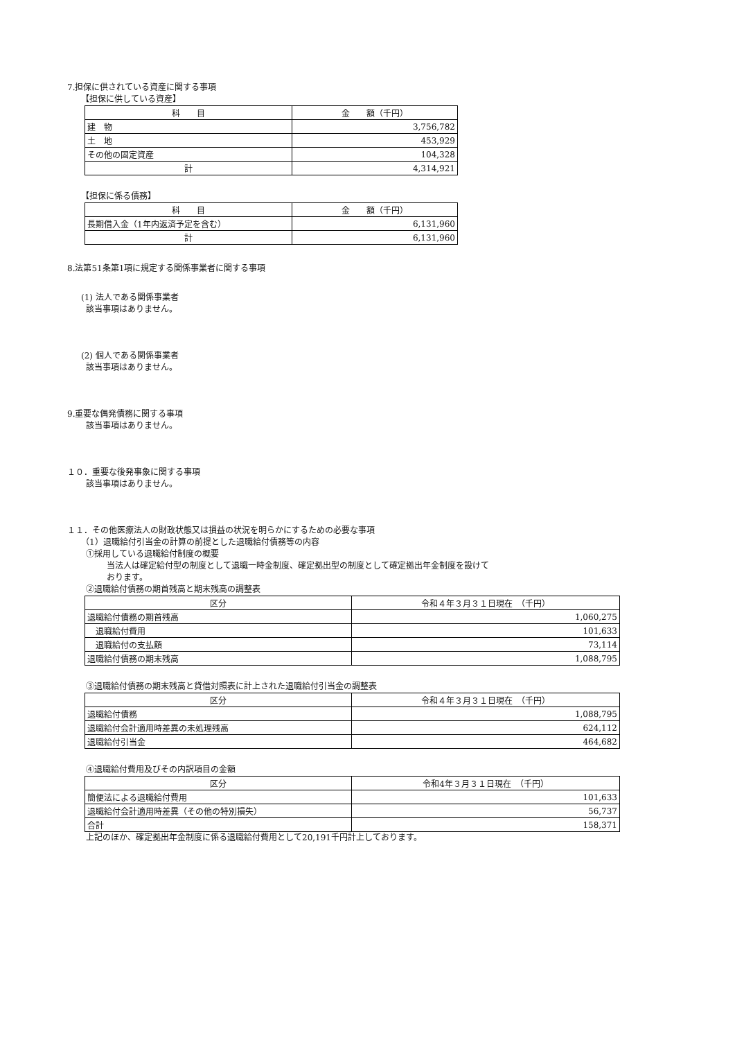7.担保に供されている資産に関する事項
【担保に供している資産】
| 科 目 | 金 額（千円） |
| --- | --- |
| 建 物 | 3,756,782 |
| 土 地 | 453,929 |
| その他の固定資産 | 104,328 |
| 計 | 4,314,921 |
【担保に係る債務】
| 科 目 | 金 額（千円） |
| --- | --- |
| 長期借入金（1年内返済予定を含む） | 6,131,960 |
| 計 | 6,131,960 |
8.法第51条第1項に規定する関係事業者に関する事項
(1) 法人である関係事業者
該当事項はありません。
(2) 個人である関係事業者
該当事項はありません。
9.重要な偶発債務に関する事項
該当事項はありません。
１０．重要な後発事象に関する事項
該当事項はありません。
１１．その他医療法人の財政状態又は損益の状況を明らかにするための必要な事項
（1）退職給付引当金の計算の前提とした退職給付債務等の内容
①採用している退職給付制度の概要
当法人は確定給付型の制度として退職一時金制度、確定拠出型の制度として確定拠出年金制度を設けて
おります。
②退職給付債務の期首残高と期末残高の調整表
| 区分 | 令和４年３月３１日現在 （千円） |
| --- | --- |
| 退職給付債務の期首残高 | 1,060,275 |
| 退職給付費用 | 101,633 |
| 退職給付の支払額 | 73,114 |
| 退職給付債務の期末残高 | 1,088,795 |
③退職給付債務の期末残高と貸借対照表に計上された退職給付引当金の調整表
| 区分 | 令和４年３月３１日現在 （千円） |
| --- | --- |
| 退職給付債務 | 1,088,795 |
| 退職給付会計適用時差異の未処理残高 | 624,112 |
| 退職給付引当金 | 464,682 |
④退職給付費用及びその内訳項目の金額
| 区分 | 令和4年３月３１日現在 （千円） |
| --- | --- |
| 簡便法による退職給付費用 | 101,633 |
| 退職給付会計適用時差異（その他の特別損失） | 56,737 |
| 合計 | 158,371 |
上記のほか、確定拠出年金制度に係る退職給付費用として20,191千円計上しております。